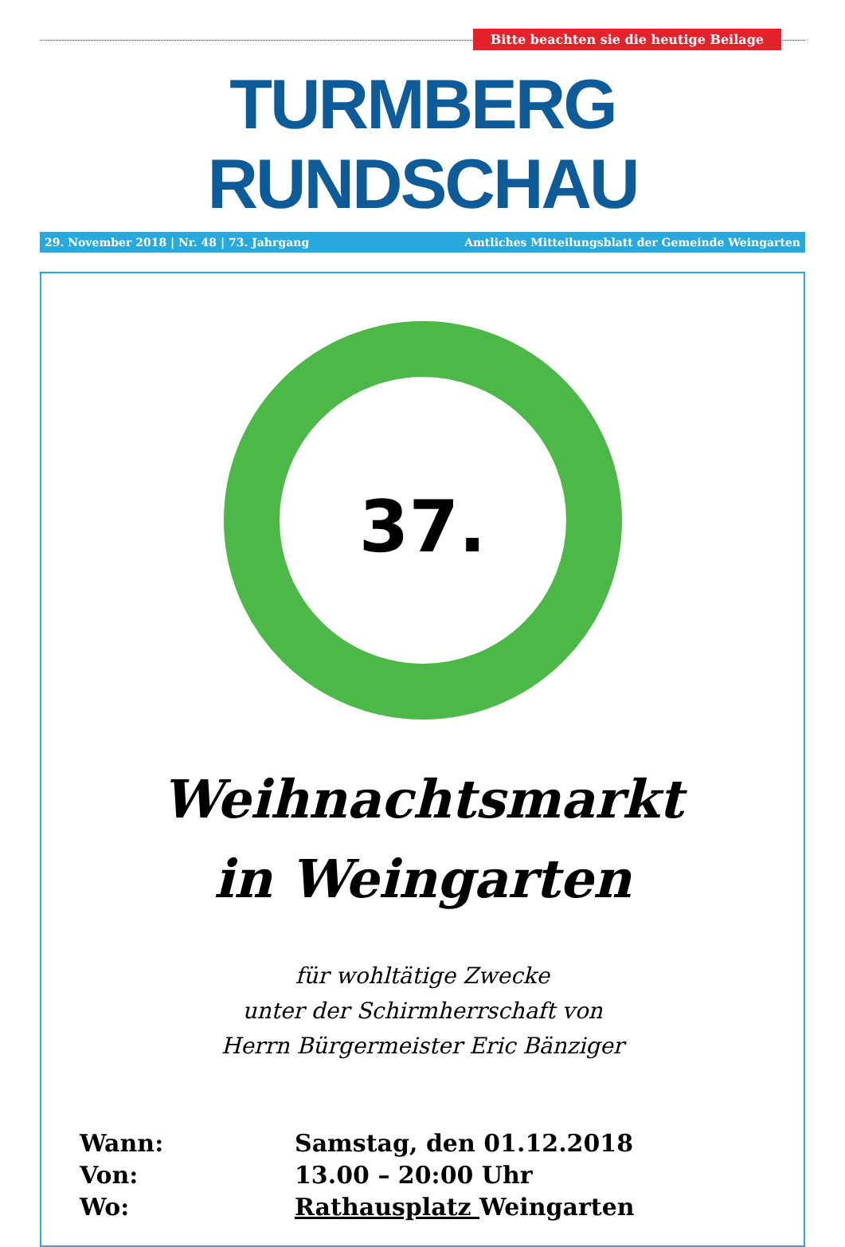Bitte beachten sie die heutige Beilage
TURMBERG RUNDSCHAU
29. November 2018 | Nr. 48 | 73. Jahrgang Amtliches Mitteilungsblatt der Gemeinde Weingarten
37.
Weihnachtsmarkt
in Weingarten
für wohltätige Zwecke
unter der Schirmherrschaft von
Herrn Bürgermeister Eric Bänziger
Wann: Samstag, den 01.12.2018
Von: 13.00 – 20:00 Uhr
Wo: Rathausplatz Weingarten